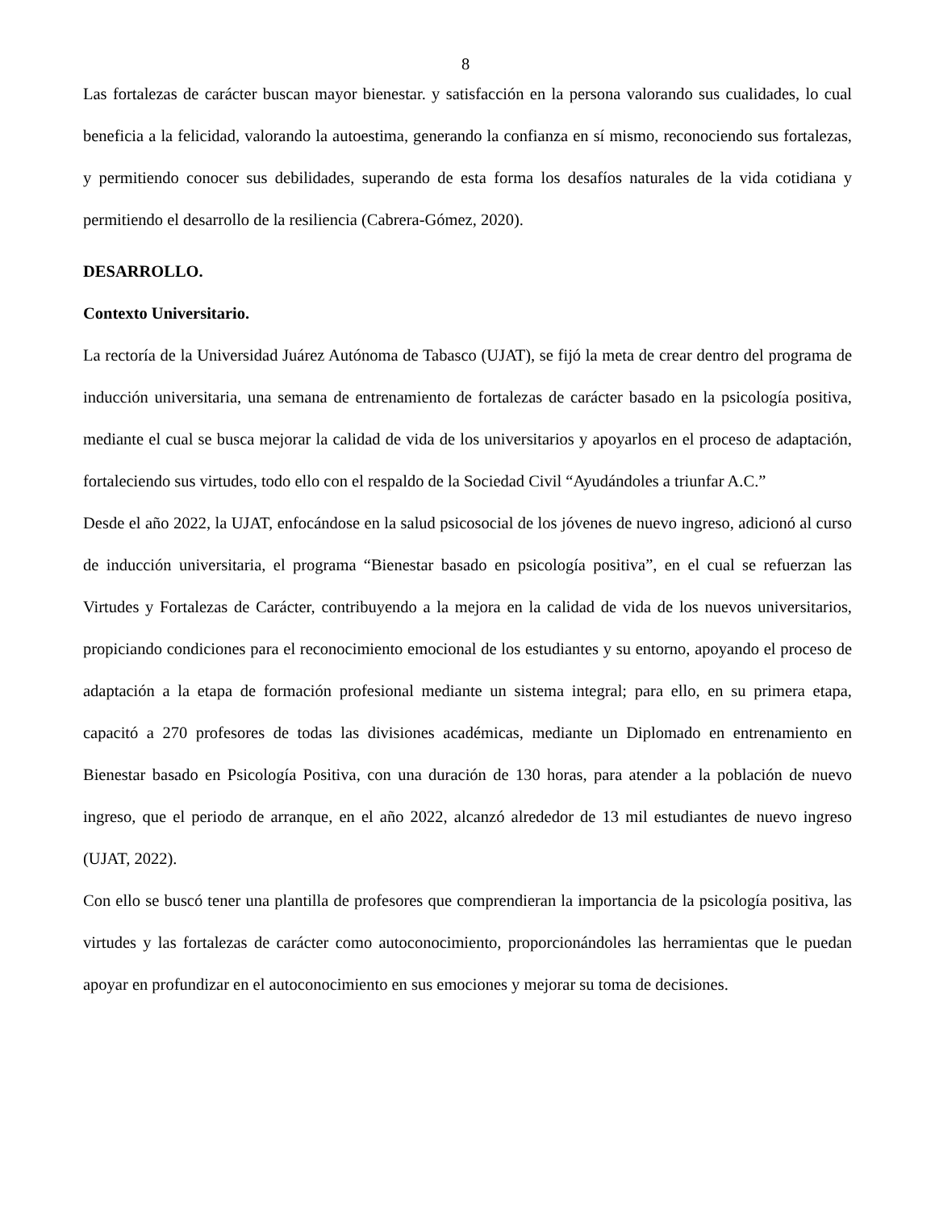8
Las fortalezas de carácter buscan mayor bienestar. y satisfacción en la persona valorando sus cualidades, lo cual beneficia a la felicidad, valorando la autoestima, generando la confianza en sí mismo, reconociendo sus fortalezas, y permitiendo conocer sus debilidades, superando de esta forma los desafíos naturales de la vida cotidiana y permitiendo el desarrollo de la resiliencia (Cabrera-Gómez, 2020).
DESARROLLO.
Contexto Universitario.
La rectoría de la Universidad Juárez Autónoma de Tabasco (UJAT), se fijó la meta de crear dentro del programa de inducción universitaria, una semana de entrenamiento de fortalezas de carácter basado en la psicología positiva, mediante el cual se busca mejorar la calidad de vida de los universitarios y apoyarlos en el proceso de adaptación, fortaleciendo sus virtudes, todo ello con el respaldo de la Sociedad Civil “Ayudándoles a triunfar A.C.”
Desde el año 2022, la UJAT, enfocándose en la salud psicosocial de los jóvenes de nuevo ingreso, adicionó al curso de inducción universitaria, el programa “Bienestar basado en psicología positiva”, en el cual se refuerzan las Virtudes y Fortalezas de Carácter, contribuyendo a la mejora en la calidad de vida de los nuevos universitarios, propiciando condiciones para el reconocimiento emocional de los estudiantes y su entorno, apoyando el proceso de adaptación a la etapa de formación profesional mediante un sistema integral; para ello, en su primera etapa, capacitó a 270 profesores de todas las divisiones académicas, mediante un Diplomado en entrenamiento en Bienestar basado en Psicología Positiva, con una duración de 130 horas, para atender a la población de nuevo ingreso, que el periodo de arranque, en el año 2022, alcanzó alrededor de 13 mil estudiantes de nuevo ingreso (UJAT, 2022).
Con ello se buscó tener una plantilla de profesores que comprendieran la importancia de la psicología positiva, las virtudes y las fortalezas de carácter como autoconocimiento, proporcionándoles las herramientas que le puedan apoyar en profundizar en el autoconocimiento en sus emociones y mejorar su toma de decisiones.